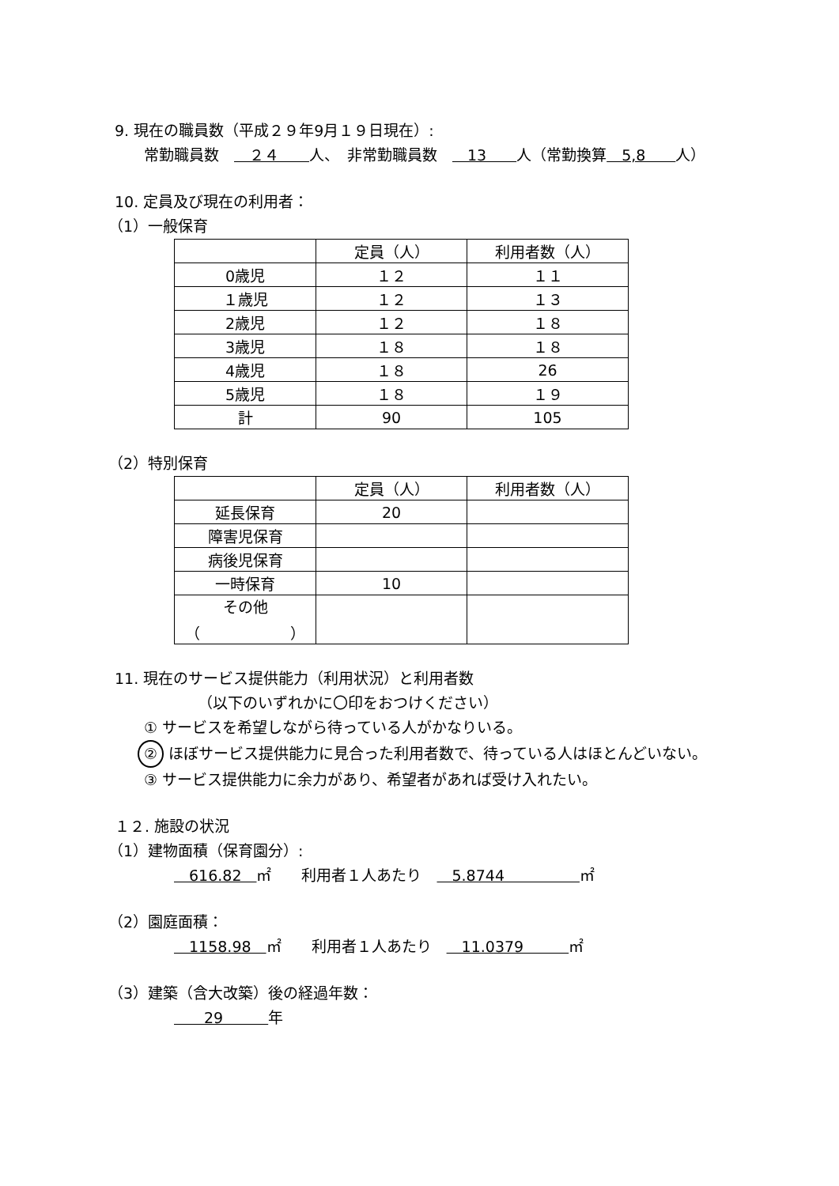9. 現在の職員数（平成２９年9月１９日現在）:
常勤職員数　　２４　　人、　非常勤職員数　　13　　人（常勤換算　5,8　　人）
10. 定員及び現在の利用者：
（1）一般保育
| | 定員（人） | 利用者数（人） |
| 0歳児 | １２ | １１ |
| １歳児 | １２ | １３ |
| 2歳児 | １２ | １８ |
| 3歳児 | １８ | １８ |
| 4歳児 | １８ | 26 |
| 5歳児 | １８ | １９ |
| 計 | 90 | 105 |
（2）特別保育
| | 定員（人） | 利用者数（人） |
| 延長保育 | 20 | |
| 障害児保育 | | |
| 病後児保育 | | |
| 一時保育 | 10 | |
| その他 （ ） | | |
11. 現在のサービス提供能力（利用状況）と利用者数
（以下のいずれかに〇印をおつけください）
① サービスを希望しながら待っている人がかなりいる。
② ほぼサービス提供能力に見合った利用者数で、待っている人はほとんどいない。
③ サービス提供能力に余力があり、希望者があれば受け入れたい。
１２. 施設の状況
（1）建物面積（保育園分）:
　616.82　㎡　　利用者１人あたり　　5.8744　　　　　㎡
（2）園庭面積：
　1158.98　㎡　　利用者１人あたり　　11.0379　　　㎡
（3）建築（含大改築）後の経過年数：
　　29　　　年